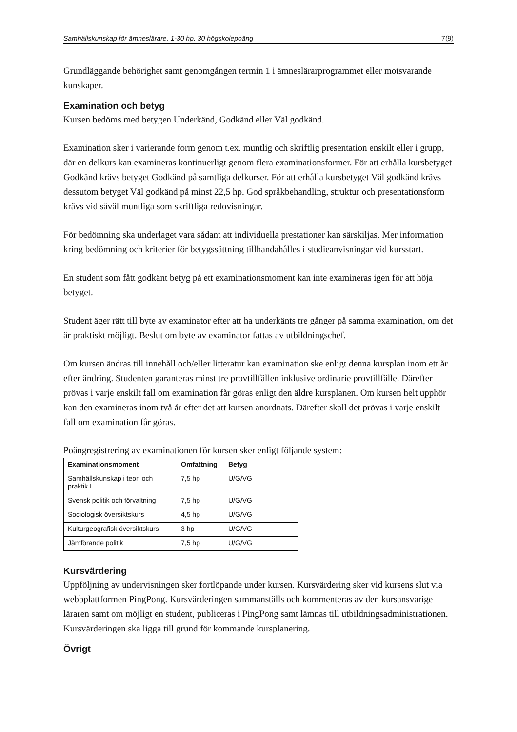Samhällskunskap för ämneslärare, 1-30 hp, 30 högskolepoäng 7(9)
Grundläggande behörighet samt genomgången termin 1 i ämneslärarprogrammet eller motsvarande kunskaper.
Examination och betyg
Kursen bedöms med betygen Underkänd, Godkänd eller Väl godkänd.
Examination sker i varierande form genom t.ex. muntlig och skriftlig presentation enskilt eller i grupp, där en delkurs kan examineras kontinuerligt genom flera examinationsformer. För att erhålla kursbetyget Godkänd krävs betyget Godkänd på samtliga delkurser. För att erhålla kursbetyget Väl godkänd krävs dessutom betyget Väl godkänd på minst 22,5 hp. God språkbehandling, struktur och presentationsform krävs vid såväl muntliga som skriftliga redovisningar.
För bedömning ska underlaget vara sådant att individuella prestationer kan särskiljas. Mer information kring bedömning och kriterier för betygssättning tillhandahålles i studieanvisningar vid kursstart.
En student som fått godkänt betyg på ett examinationsmoment kan inte examineras igen för att höja betyget.
Student äger rätt till byte av examinator efter att ha underkänts tre gånger på samma examination, om det är praktiskt möjligt. Beslut om byte av examinator fattas av utbildningschef.
Om kursen ändras till innehåll och/eller litteratur kan examination ske enligt denna kursplan inom ett år efter ändring. Studenten garanteras minst tre provtillfällen inklusive ordinarie provtillfälle. Därefter prövas i varje enskilt fall om examination får göras enligt den äldre kursplanen. Om kursen helt upphör kan den examineras inom två år efter det att kursen anordnats. Därefter skall det prövas i varje enskilt fall om examination får göras.
Poängregistrering av examinationen för kursen sker enligt följande system:
| Examinationsmoment | Omfattning | Betyg |
| --- | --- | --- |
| Samhällskunskap i teori och praktik I | 7,5 hp | U/G/VG |
| Svensk politik och förvaltning | 7,5 hp | U/G/VG |
| Sociologisk översiktskurs | 4,5 hp | U/G/VG |
| Kulturgeografisk översiktskurs | 3 hp | U/G/VG |
| Jämförande politik | 7,5 hp | U/G/VG |
Kursvärdering
Uppföljning av undervisningen sker fortlöpande under kursen. Kursvärdering sker vid kursens slut via webbplattformen PingPong. Kursvärderingen sammanställs och kommenteras av den kursansvarige läraren samt om möjligt en student, publiceras i PingPong samt lämnas till utbildningsadministrationen. Kursvärderingen ska ligga till grund för kommande kursplanering.
Övrigt